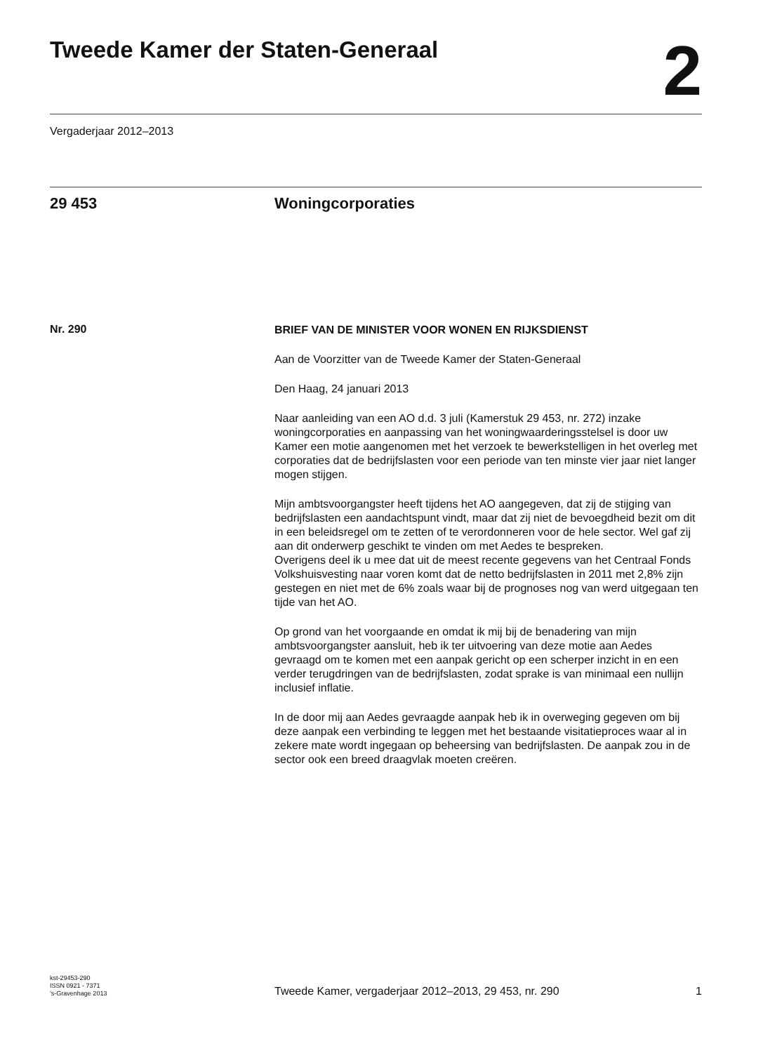Tweede Kamer der Staten-Generaal
2
Vergaderjaar 2012–2013
29 453 Woningcorporaties
Nr. 290
BRIEF VAN DE MINISTER VOOR WONEN EN RIJKSDIENST
Aan de Voorzitter van de Tweede Kamer der Staten-Generaal
Den Haag, 24 januari 2013
Naar aanleiding van een AO d.d. 3 juli (Kamerstuk 29 453, nr. 272) inzake woningcorporaties en aanpassing van het woningwaarderingsstelsel is door uw Kamer een motie aangenomen met het verzoek te bewerkstelligen in het overleg met corporaties dat de bedrijfslasten voor een periode van ten minste vier jaar niet langer mogen stijgen.
Mijn ambtsvoorgangster heeft tijdens het AO aangegeven, dat zij de stijging van bedrijfslasten een aandachtspunt vindt, maar dat zij niet de bevoegdheid bezit om dit in een beleidsregel om te zetten of te verordonneren voor de hele sector. Wel gaf zij aan dit onderwerp geschikt te vinden om met Aedes te bespreken.
Overigens deel ik u mee dat uit de meest recente gegevens van het Centraal Fonds Volkshuisvesting naar voren komt dat de netto bedrijfslasten in 2011 met 2,8% zijn gestegen en niet met de 6% zoals waar bij de prognoses nog van werd uitgegaan ten tijde van het AO.
Op grond van het voorgaande en omdat ik mij bij de benadering van mijn ambtsvoorgangster aansluit, heb ik ter uitvoering van deze motie aan Aedes gevraagd om te komen met een aanpak gericht op een scherper inzicht in en een verder terugdringen van de bedrijfslasten, zodat sprake is van minimaal een nullijn inclusief inflatie.
In de door mij aan Aedes gevraagde aanpak heb ik in overweging gegeven om bij deze aanpak een verbinding te leggen met het bestaande visitatieproces waar al in zekere mate wordt ingegaan op beheersing van bedrijfslasten. De aanpak zou in de sector ook een breed draagvlak moeten creëren.
kst-29453-290
ISSN 0921 - 7371
’s-Gravenhage 2013
Tweede Kamer, vergaderjaar 2012–2013, 29 453, nr. 290 1